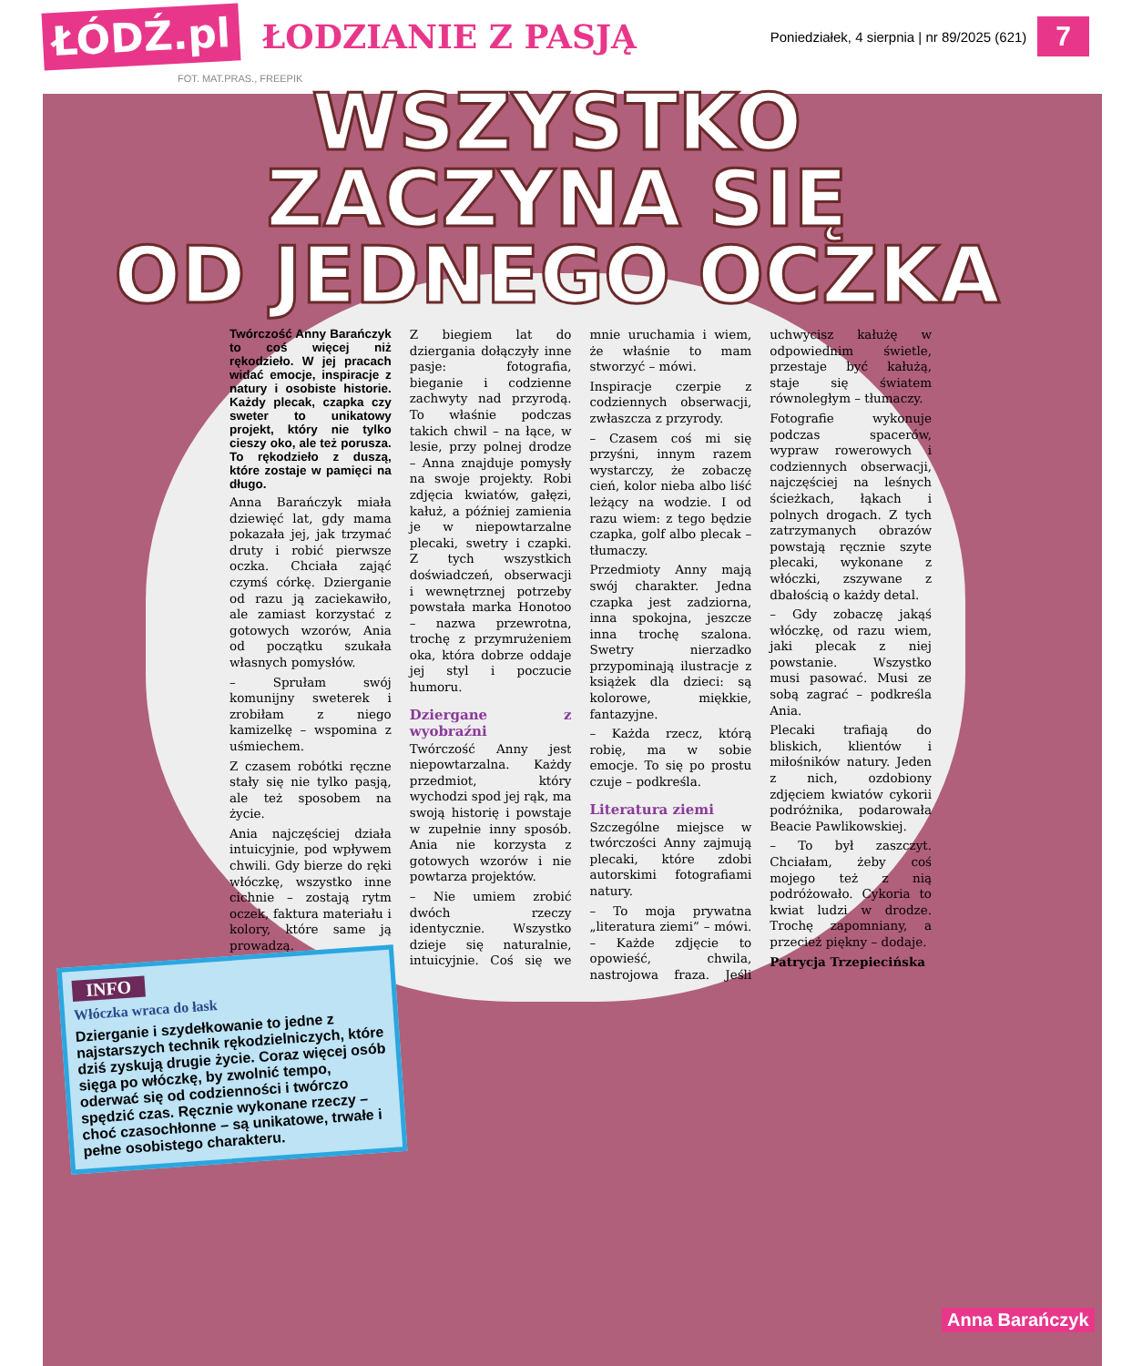ŁÓDŹ.pl ŁODZIANIE Z PASJĄ Poniedziałek, 4 sierpnia | nr 89/2025 (621) 7
FOT. MAT.PRAS., FREEPIK
WSZYSTKO
ZACZYNA SIĘ
OD JEDNEGO OCZKA
Twórczość Anny Barańczyk to coś więcej niż rękodzieło. W jej pracach widać emocje, inspiracje z natury i osobiste historie. Każdy plecak, czapka czy sweter to unikatowy projekt, który nie tylko cieszy oko, ale też porusza. To rękodzieło z duszą, które zostaje w pamięci na długo.
Anna Barańczyk miała dziewięć lat, gdy mama pokazała jej, jak trzymać druty i robić pierwsze oczka. Chciała zająć czymś córkę. Dzierganie od razu ją zaciekawiło, ale zamiast korzystać z gotowych wzorów, Ania od początku szukała własnych pomysłów.
– Sprułam swój komunijny sweterek i zrobiłam z niego kamizelkę – wspomina z uśmiechem.
Z czasem robótki ręczne stały się nie tylko pasją, ale też sposobem na życie.
Ania najczęściej działa intuicyjnie, pod wpływem chwili. Gdy bierze do ręki włóczkę, wszystko inne cichnie – zostają rytm oczek, faktura materiału i kolory, które same ją prowadzą.
Z biegiem lat do dziergania dołączyły inne pasje: fotografia, bieganie i codzienne zachwyty nad przyrodą. To właśnie podczas takich chwil – na łące, w lesie, przy polnej drodze – Anna znajduje pomysły na swoje projekty. Robi zdjęcia kwiatów, gałęzi, kałuż, a później zamienia je w niepowtarzalne plecaki, swetry i czapki. Z tych wszystkich doświadczeń, obserwacji i wewnętrznej potrzeby powstała marka Honotoo – nazwa przewrotna, trochę z przymrużeniem oka, która dobrze oddaje jej styl i poczucie humoru.
Dziergane z wyobraźni
Twórczość Anny jest niepowtarzalna. Każdy przedmiot, który wychodzi spod jej rąk, ma swoją historię i powstaje w zupełnie inny sposób. Ania nie korzysta z gotowych wzorów i nie powtarza projektów.
– Nie umiem zrobić dwóch rzeczy identycznie. Wszystko dzieje się naturalnie, intuicyjnie. Coś się we mnie urucha­mia i wiem, że właśnie to mam stworzyć – mówi.
Inspiracje czerpie z codziennych obserwacji, zwłaszcza z przyrody.
– Czasem coś mi się przyśni, innym razem wystarczy, że zobaczę cień, kolor nieba albo liść leżący na wodzie. I od razu wiem: z tego będzie czapka, golf albo plecak – tłumaczy.
Przedmioty Anny mają swój charakter. Jedna czapka jest zadziorna, inna spokojna, jeszcze inna trochę szalona. Swetry nierzadko przypominają ilustracje z książek dla dzieci: są kolorowe, miękkie, fantazyjne.
– Każda rzecz, którą robię, ma w sobie emocje. To się po prostu czuje – podkreśla.
Literatura ziemi
Szczególne miejsce w twórczości Anny zajmują plecaki, które zdobi autorskimi fotografiami natury.
– To moja prywatna „literatura ziemi” – mówi. – Każde zdjęcie to opowieść, chwila, nastrojowa fraza. Jeśli uchwycisz kałużę w odpowiednim świetle, przestaje być kałużą, staje się światem równoległym – tłumaczy.
Fotografie wykonuje podczas spacerów, wypraw rowerowych i codziennych obserwacji, najczęściej na leśnych ścieżkach, łąkach i polnych drogach. Z tych zatrzymanych obrazów powstają ręcznie szyte plecaki, wykonane z włóczki, zszywane z dbałością o każdy detal.
– Gdy zobaczę jakąś włóczkę, od razu wiem, jaki plecak z niej powstanie. Wszystko musi pasować. Musi ze sobą zagrać – podkreśla Ania.
Plecaki trafiają do bliskich, klientów i miłośników natury. Jeden z nich, ozdobiony zdjęciem kwiatów cykorii podróżnika, podarowała Beacie Pawlikowskiej.
– To był zaszczyt. Chciałam, żeby coś mojego też z nią podróżowało. Cykoria to kwiat ludzi w drodze. Trochę zapomniany, a przecież piękny – dodaje.
Patrycja Trzepiecińska
INFO
Włóczka wraca do łask
Dzierganie i szydełkowanie to jedne z najstarszych technik rękodzielniczych, które dziś zyskują drugie życie. Coraz więcej osób sięga po włóczkę, by zwolnić tempo, oderwać się od codzienności i twórczo spędzić czas. Ręcznie wykonane rzeczy – choć czasochłonne – są unikatowe, trwałe i pełne osobistego charakteru.
Anna Barańczyk